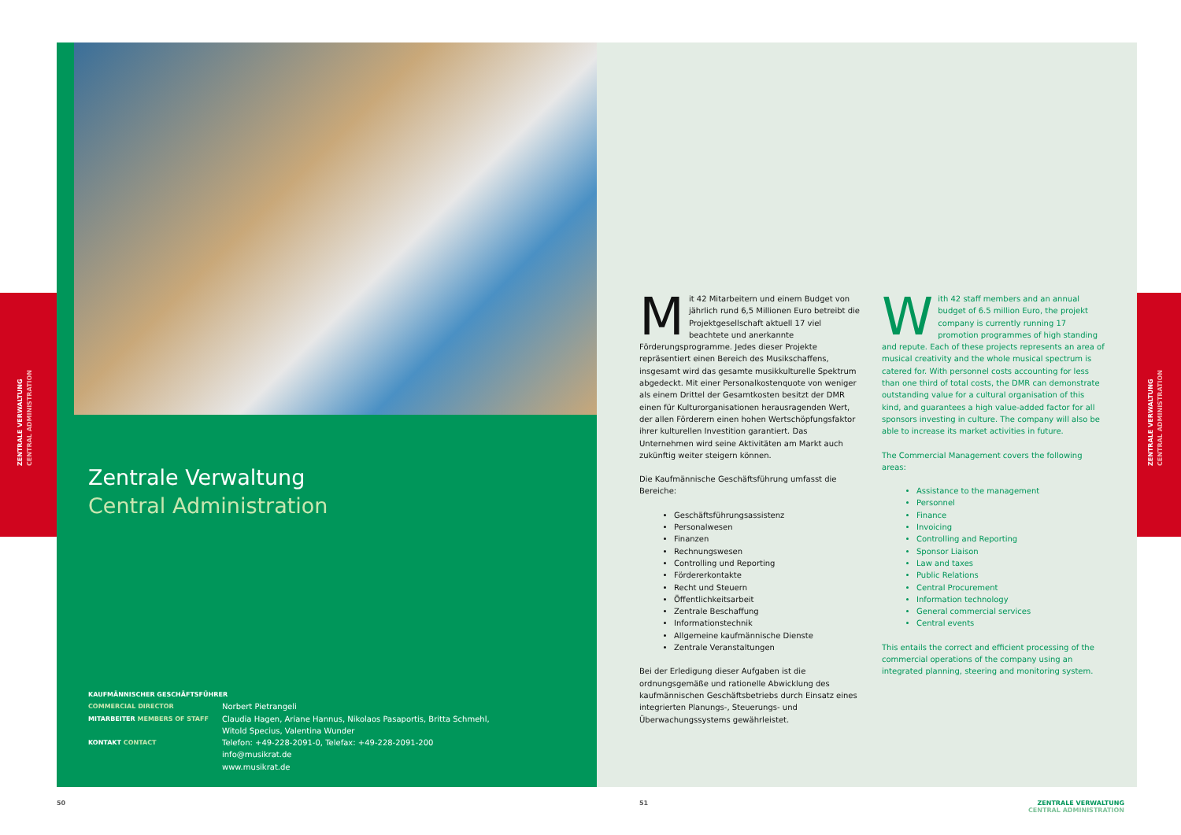ZENTRALE VERWALTUNG
CENTRAL ADMINISTRATION
ZENTRALE VERWALTUNG
CENTRAL ADMINISTRATION
Zentrale Verwaltung
Central Administration
| KAUFMÄNNISCHER GESCHÄFTSFÜHRER | |
| COMMERCIAL DIRECTOR | Norbert Pietrangeli |
| MITARBEITER MEMBERS OF STAFF | Claudia Hagen, Ariane Hannus, Nikolaos Pasaportis, Britta Schmehl, Witold Specius, Valentina Wunder |
| KONTAKT CONTACT | Telefon: +49-228-2091-0, Telefax: +49-228-2091-200 info@musikrat.de www.musikrat.de |
Mit 42 Mitarbeitern und einem Budget von jährlich rund 6,5 Millionen Euro betreibt die Projektgesellschaft aktuell 17 viel beachtete und anerkannte Förderungsprogramme. Jedes dieser Projekte repräsentiert einen Bereich des Musikschaffens, insgesamt wird das gesamte musikkulturelle Spektrum abgedeckt. Mit einer Personalkostenquote von weniger als einem Drittel der Gesamtkosten besitzt der DMR einen für Kulturorganisationen herausragenden Wert, der allen Förderern einen hohen Wertschöpfungsfaktor ihrer kulturellen Investition garantiert. Das Unternehmen wird seine Aktivitäten am Markt auch zukünftig weiter steigern können.
Die Kaufmännische Geschäftsführung umfasst die Bereiche:
Geschäftsführungsassistenz
Personalwesen
Finanzen
Rechnungswesen
Controlling und Reporting
Förderer­kontakte
Recht und Steuern
Öffentlichkeitsarbeit
Zentrale Beschaffung
Informationstechnik
Allgemeine kaufmännische Dienste
Zentrale Veranstaltungen
Bei der Erledigung dieser Aufgaben ist die ordnungsgemäße und rationelle Abwicklung des kaufmännischen Geschäftsbetriebs durch Einsatz eines integrierten Planungs-, Steuerungs- und Überwachungssystems gewährleistet.
With 42 staff members and an annual budget of 6.5 million Euro, the projekt company is currently running 17 promotion programmes of high standing and repute. Each of these projects represents an area of musical creativity and the whole musical spectrum is catered for. With personnel costs accounting for less than one third of total costs, the DMR can demonstrate outstanding value for a cultural organisation of this kind, and guarantees a high value-added factor for all sponsors investing in culture. The company will also be able to increase its market activities in future.
The Commercial Management covers the following areas:
Assistance to the management
Personnel
Finance
Invoicing
Controlling and Reporting
Sponsor Liaison
Law and taxes
Public Relations
Central Procurement
Information technology
General commercial services
Central events
This entails the correct and efficient processing of the commercial operations of the company using an integrated planning, steering and monitoring system.
50 51
ZENTRALE VERWALTUNG
CENTRAL ADMINISTRATION